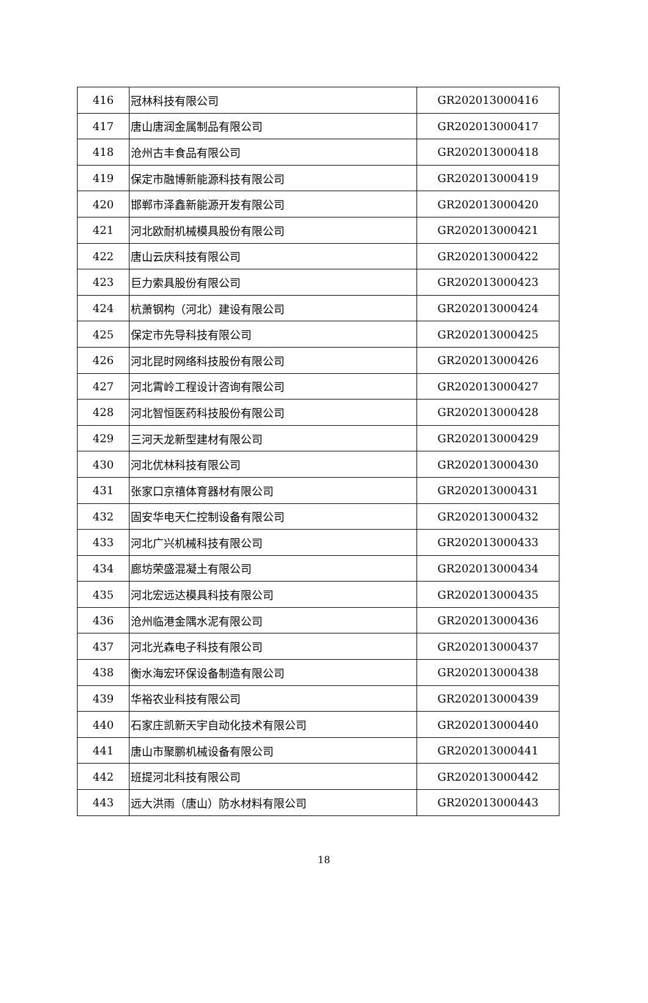| 416 | 冠林科技有限公司 | GR202013000416 |
| 417 | 唐山唐润金属制品有限公司 | GR202013000417 |
| 418 | 沧州古丰食品有限公司 | GR202013000418 |
| 419 | 保定市融博新能源科技有限公司 | GR202013000419 |
| 420 | 邯郸市泽鑫新能源开发有限公司 | GR202013000420 |
| 421 | 河北欧耐机械模具股份有限公司 | GR202013000421 |
| 422 | 唐山云庆科技有限公司 | GR202013000422 |
| 423 | 巨力索具股份有限公司 | GR202013000423 |
| 424 | 杭萧钢构（河北）建设有限公司 | GR202013000424 |
| 425 | 保定市先导科技有限公司 | GR202013000425 |
| 426 | 河北昆时网络科技股份有限公司 | GR202013000426 |
| 427 | 河北霄岭工程设计咨询有限公司 | GR202013000427 |
| 428 | 河北智恒医药科技股份有限公司 | GR202013000428 |
| 429 | 三河天龙新型建材有限公司 | GR202013000429 |
| 430 | 河北优林科技有限公司 | GR202013000430 |
| 431 | 张家口京禧体育器材有限公司 | GR202013000431 |
| 432 | 固安华电天仁控制设备有限公司 | GR202013000432 |
| 433 | 河北广兴机械科技有限公司 | GR202013000433 |
| 434 | 廊坊荣盛混凝土有限公司 | GR202013000434 |
| 435 | 河北宏远达模具科技有限公司 | GR202013000435 |
| 436 | 沧州临港金隅水泥有限公司 | GR202013000436 |
| 437 | 河北光森电子科技有限公司 | GR202013000437 |
| 438 | 衡水海宏环保设备制造有限公司 | GR202013000438 |
| 439 | 华裕农业科技有限公司 | GR202013000439 |
| 440 | 石家庄凯新天宇自动化技术有限公司 | GR202013000440 |
| 441 | 唐山市聚鹏机械设备有限公司 | GR202013000441 |
| 442 | 班提河北科技有限公司 | GR202013000442 |
| 443 | 远大洪雨（唐山）防水材料有限公司 | GR202013000443 |
18